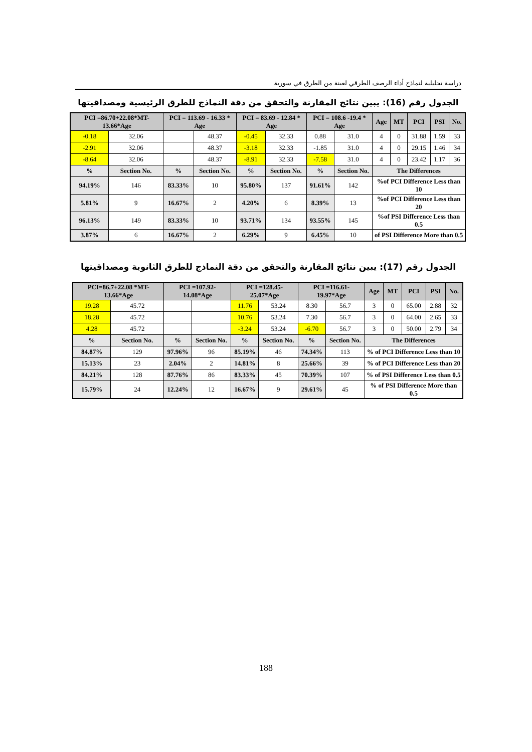دراسة تحليلية لنماذج أداء الرصف الطرقي لعينة من الطرق في سورية
الجدول رقم (16): يبين نتائج المقارنة والتحقق من دقة النماذج للطرق الرئيسية ومصداقيتها
| PCI =86.70+22.08*MT-13.66*Age | | PCI = 113.69 - 16.33 * Age | | PCI = 83.69 - 12.84 * Age | | PCI = 108.6 -19.4 * Age | | Age | MT | PCI | PSI | No. |
| --- | --- | --- | --- | --- | --- | --- | --- | --- | --- | --- | --- | --- |
| -0.18 | 32.06 | | 48.37 | -0.45 | 32.33 | 0.88 | 31.0 | 4 | 0 | 31.88 | 1.59 | 33 |
| -2.91 | 32.06 | | 48.37 | -3.18 | 32.33 | -1.85 | 31.0 | 4 | 0 | 29.15 | 1.46 | 34 |
| -8.64 | 32.06 | | 48.37 | -8.91 | 32.33 | -7.58 | 31.0 | 4 | 0 | 23.42 | 1.17 | 36 |
| % | Section No. | % | Section No. | % | Section No. | % | Section No. | The Differences | | | | |
| 94.19% | 146 | 83.33% | 10 | 95.80% | 137 | 91.61% | 142 | %of PCI Difference Less than 10 | | | | |
| 5.81% | 9 | 16.67% | 2 | 4.20% | 6 | 8.39% | 13 | %of PCI Difference Less than 20 | | | | |
| 96.13% | 149 | 83.33% | 10 | 93.71% | 134 | 93.55% | 145 | %of PSI Difference Less than 0.5 | | | | |
| 3.87% | 6 | 16.67% | 2 | 6.29% | 9 | 6.45% | 10 | of PSI Difference More than 0.5 | | | | |
الجدول رقم (17): يبين نتائج المقارنة والتحقق من دقة النماذج للطرق الثانوية ومصداقيتها
| PCI=86.7+22.08 *MT-13.66*Age | | PCI =107.92-14.08*Age | | PCI =128.45-25.07*Age | | PCI =116.61-19.97*Age | | Age | MT | PCI | PSI | No. |
| --- | --- | --- | --- | --- | --- | --- | --- | --- | --- | --- | --- | --- |
| 19.28 | 45.72 | | | 11.76 | 53.24 | 8.30 | 56.7 | 3 | 0 | 65.00 | 2.88 | 32 |
| 18.28 | 45.72 | | | 10.76 | 53.24 | 7.30 | 56.7 | 3 | 0 | 64.00 | 2.65 | 33 |
| 4.28 | 45.72 | | | -3.24 | 53.24 | -6.70 | 56.7 | 3 | 0 | 50.00 | 2.79 | 34 |
| % | Section No. | % | Section No. | % | Section No. | % | Section No. | The Differences | | | | |
| 84.87% | 129 | 97.96% | 96 | 85.19% | 46 | 74.34% | 113 | % of PCI Difference Less than 10 | | | | |
| 15.13% | 23 | 2.04% | 2 | 14.81% | 8 | 25.66% | 39 | % of PCI Difference Less than 20 | | | | |
| 84.21% | 128 | 87.76% | 86 | 83.33% | 45 | 70.39% | 107 | % of PSI Difference Less than 0.5 | | | | |
| 15.79% | 24 | 12.24% | 12 | 16.67% | 9 | 29.61% | 45 | % of PSI Difference More than 0.5 | | | | |
188